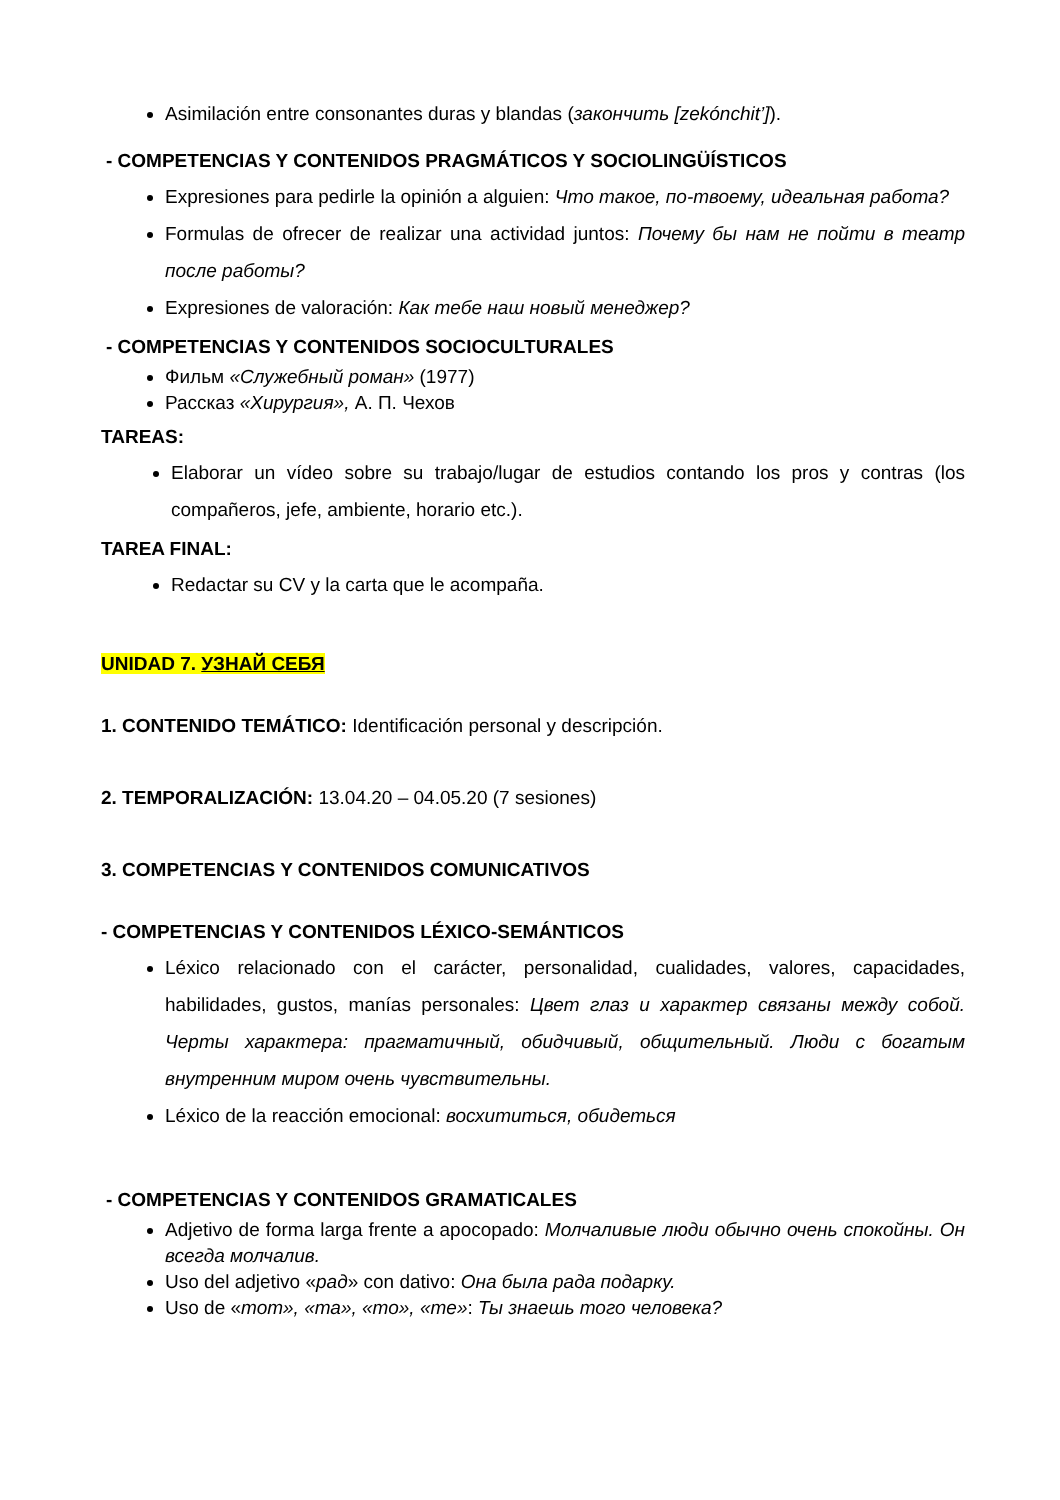Asimilación entre consonantes duras y blandas (закончить [zekónchit’]).
- COMPETENCIAS Y CONTENIDOS PRAGMÁTICOS Y SOCIOLINGÜÍSTICOS
Expresiones para pedirle la opinión a alguien: Что такое, по-твоему, идеальная работа?
Formulas de ofrecer de realizar una actividad juntos: Почему бы нам не пойти в театр после работы?
Expresiones de valoración: Как тебе наш новый менеджер?
- COMPETENCIAS Y CONTENIDOS SOCIOCULTURALES
Фильм «Служебный роман» (1977)
Рассказ «Хирургия», А. П. Чехов
TAREAS:
Elaborar un vídeo sobre su trabajo/lugar de estudios contando los pros y contras (los compañeros, jefe, ambiente, horario etc.).
TAREA FINAL:
Redactar su CV y la carta que le acompaña.
UNIDAD 7. УЗНАЙ СЕБЯ
1. CONTENIDO TEMÁTICO: Identificación personal y descripción.
2. TEMPORALIZACIÓN: 13.04.20 – 04.05.20 (7 sesiones)
3. COMPETENCIAS Y CONTENIDOS COMUNICATIVOS
- COMPETENCIAS Y CONTENIDOS LÉXICO-SEMÁNTICOS
Léxico relacionado con el carácter, personalidad, cualidades, valores, capacidades, habilidades, gustos, manías personales: Цвет глаз и характер связаны между собой. Черты характера: прагматичный, обидчивый, общительный. Люди с богатым внутренним миром очень чувствительны.
Léxico de la reacción emocional: восхититься, обидеться
- COMPETENCIAS Y CONTENIDOS GRAMATICALES
Adjetivo de forma larga frente a apocopado: Молчаливые люди обычно очень спокойны. Он всегда молчалив.
Uso del adjetivo «рад» con dativo: Она была рада подарку.
Uso de «тот», «та», «то», «те»: Ты знаешь того человека?